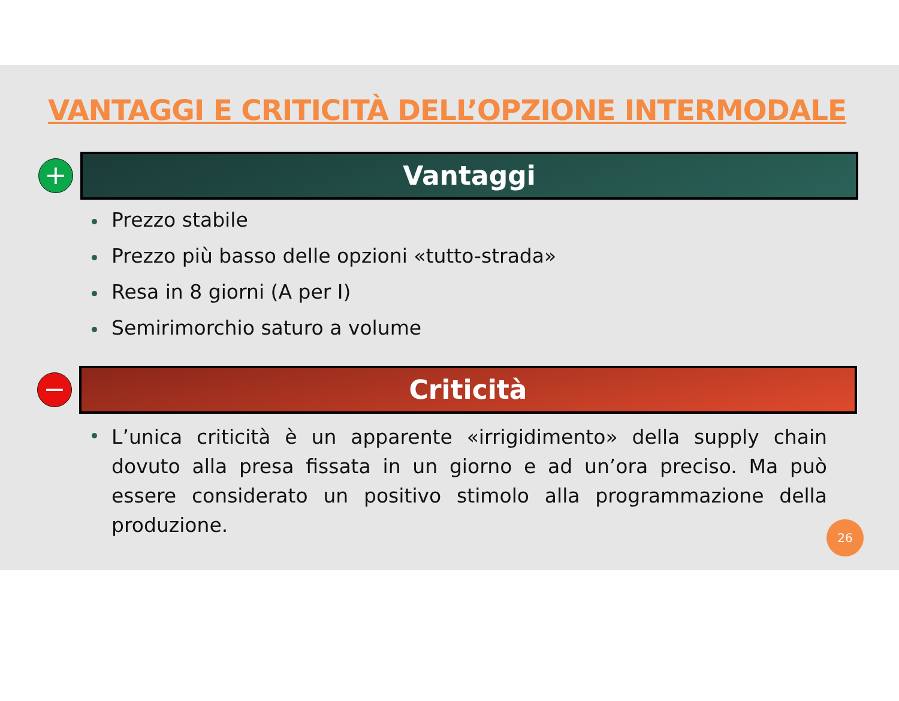VANTAGGI E CRITICITÀ DELL’OPZIONE INTERMODALE
+
Vantaggi
Prezzo stabile
Prezzo più basso delle opzioni «tutto-strada»
Resa in 8 giorni (A per I)
Semirimorchio saturo a volume
−
Criticità
L’unica criticità è un apparente «irrigidimento» della supply chain dovuto alla presa fissata in un giorno e ad un’ora preciso. Ma può essere considerato un positivo stimolo alla programmazione della produzione.
26